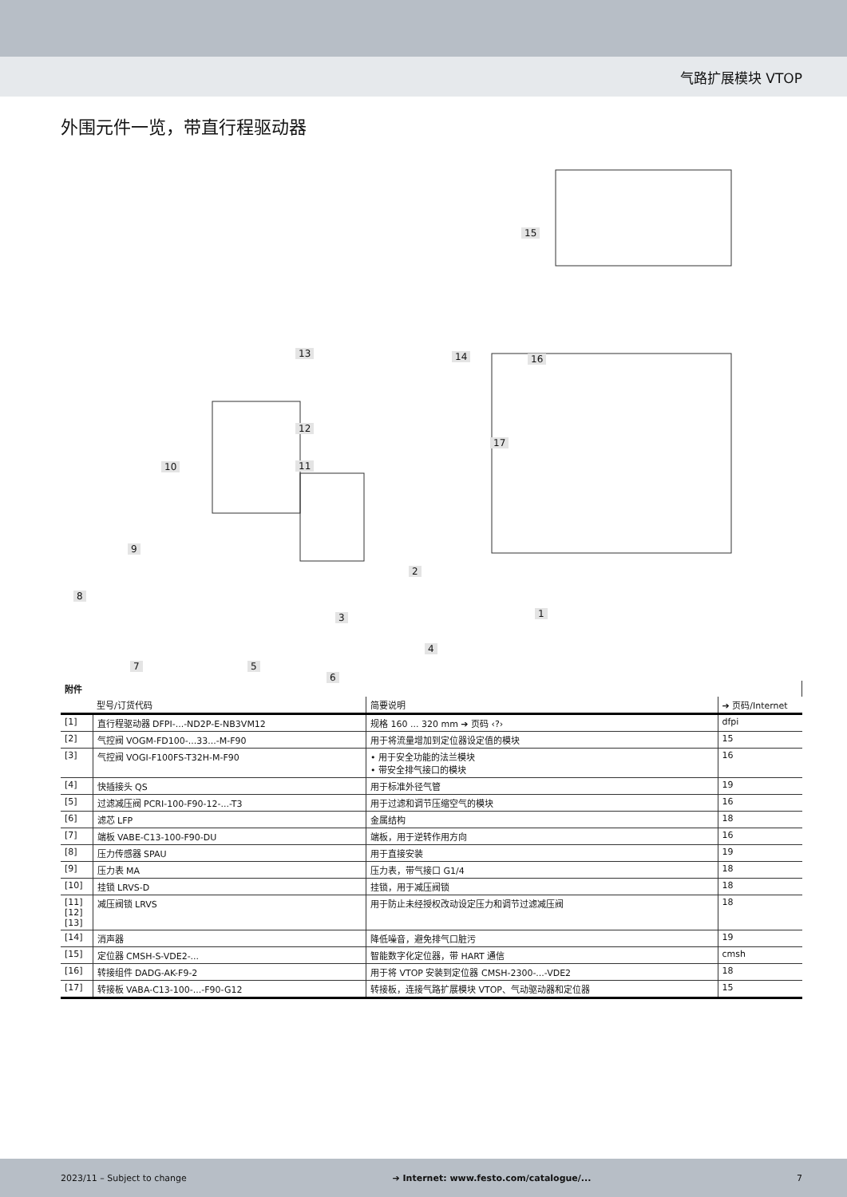气路扩展模块 VTOP
外围元件一览，带直行程驱动器
15
16 14 13
12
11 10
17
9
8
2
1 3
4
7 5
6
| 附件 | | | |
| | 型号/订货代码 | 简要说明 | ➔ 页码/Internet |
| [1] | 直行程驱动器 DFPI-...-ND2P-E-NB3VM12 | 规格 160 ... 320 mm ➔ 页码 ‹?› | dfpi |
| [2] | 气控阀 VOGM-FD100-...33...-M-F90 | 用于将流量增加到定位器设定值的模块 | 15 |
| [3] | 气控阀 VOGI-F100FS-T32H-M-F90 | • 用于安全功能的法兰模块 • 带安全排气接口的模块 | 16 |
| [4] | 快插接头 QS | 用于标准外径气管 | 19 |
| [5] | 过滤减压阀 PCRI-100-F90-12-...-T3 | 用于过滤和调节压缩空气的模块 | 16 |
| [6] | 滤芯 LFP | 金属结构 | 18 |
| [7] | 端板 VABE-C13-100-F90-DU | 端板，用于逆转作用方向 | 16 |
| [8] | 压力传感器 SPAU | 用于直接安装 | 19 |
| [9] | 压力表 MA | 压力表，带气接口 G1/4 | 18 |
| [10] | 挂锁 LRVS-D | 挂锁，用于减压阀锁 | 18 |
| [11] [12] [13] | 减压阀锁 LRVS | 用于防止未经授权改动设定压力和调节过滤减压阀 | 18 |
| [14] | 消声器 | 降低噪音，避免排气口脏污 | 19 |
| [15] | 定位器 CMSH-S-VDE2-... | 智能数字化定位器，带 HART 通信 | cmsh |
| [16] | 转接组件 DADG-AK-F9-2 | 用于将 VTOP 安装到定位器 CMSH-2300-...-VDE2 | 18 |
| [17] | 转接板 VABA-C13-100-...-F90-G12 | 转接板，连接气路扩展模块 VTOP、气动驱动器和定位器 | 15 |
2023/11 – Subject to change ➔ Internet: www.festo.com/catalogue/... 7